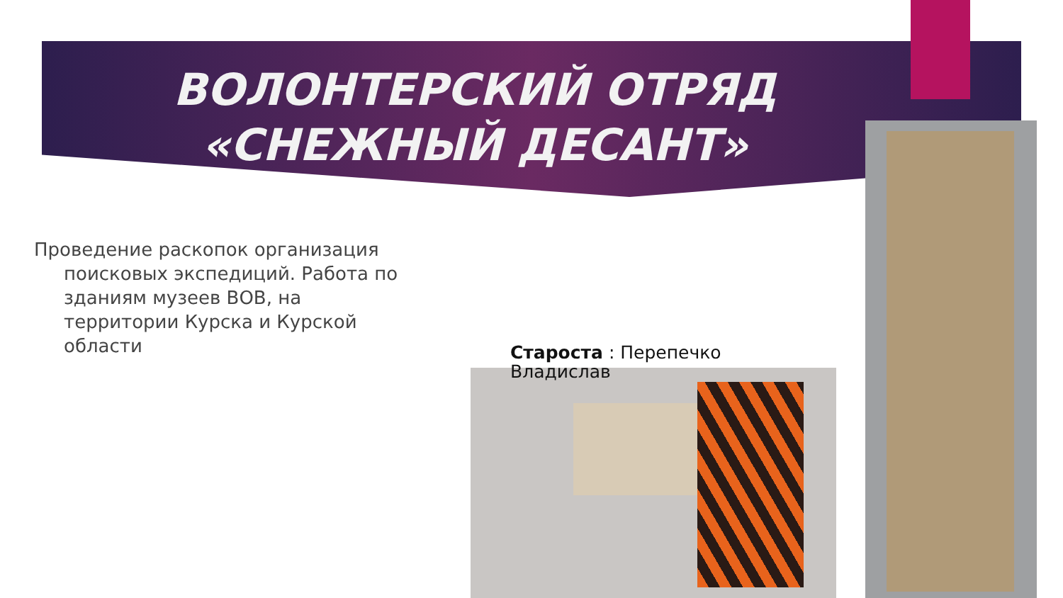ВОЛОНТЕРСКИЙ ОТРЯД «СНЕЖНЫЙ ДЕСАНТ»
Проведение раскопок организация поисковых экспедиций. Работа по зданиям музеев ВОВ, на территории Курска и Курской области
Староста : Перепечко Владислав